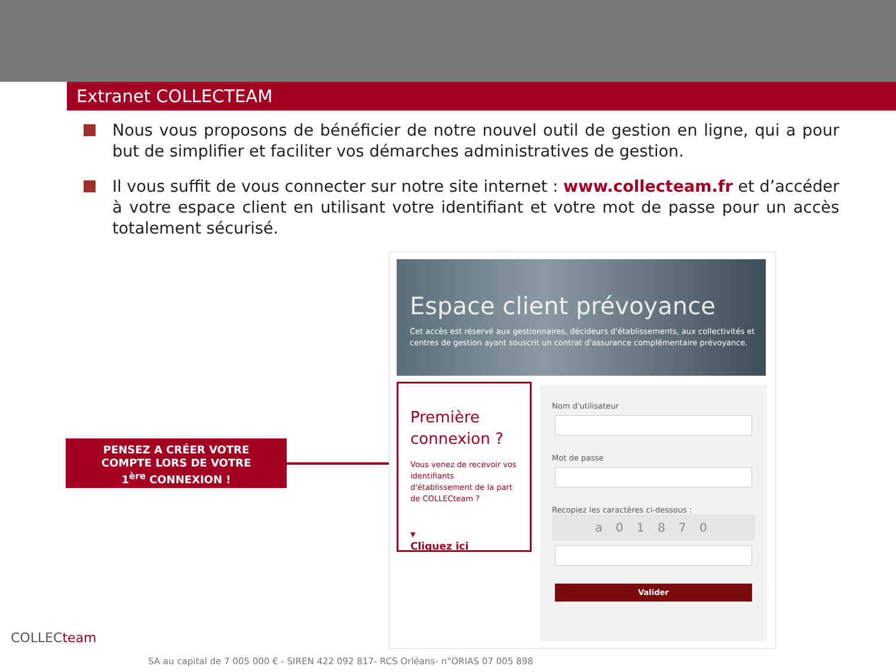Extranet COLLECTEAM
Nous vous proposons de bénéficier de notre nouvel outil de gestion en ligne, qui a pour but de simplifier et faciliter vos démarches administratives de gestion.
Il vous suffit de vous connecter sur notre site internet : www.collecteam.fr et d’accéder à votre espace client en utilisant votre identifiant et votre mot de passe pour un accès totalement sécurisé.
PENSEZ A CRÉER VOTRE
COMPTE LORS DE VOTRE
1<sup>ère</sup> CONNEXION !
Espace client prévoyance
Cet accès est réservé aux gestionnaires, décideurs d'établissements, aux collectivités et centres de gestion ayant souscrit un contrat d'assurance complémentaire prévoyance.
Première connexion ?
Vous venez de recevoir vos identifiants d'établissement de la part de COLLECteam ?
▾
Cliquez ici
Nom d'utilisateur
Mot de passe
Recopiez les caractères ci-dessous :
a 0 1 8 7 0
Valider
COLLECteam
SA au capital de 7 005 000 € - SIREN 422 092 817- RCS Orléans- n°ORIAS 07 005 898